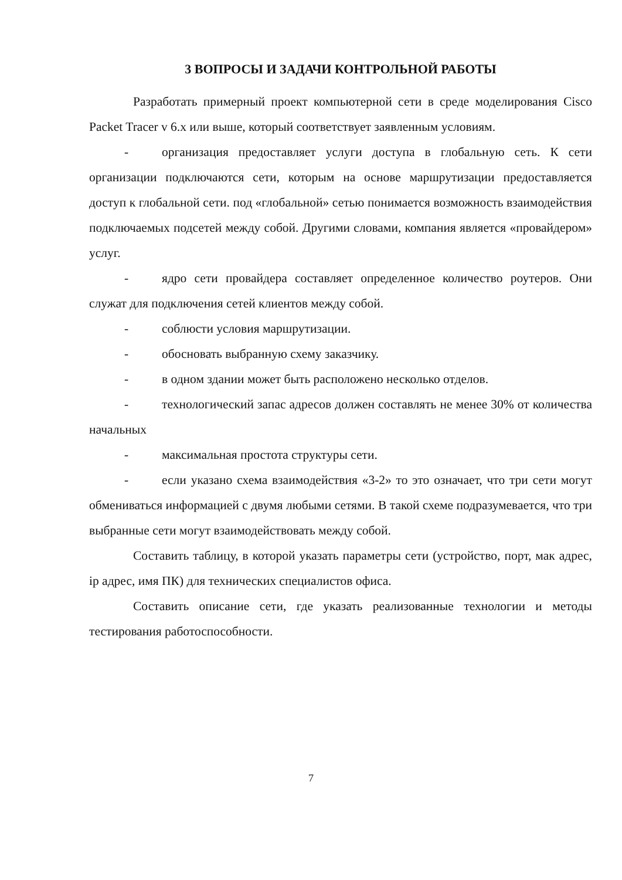3 ВОПРОСЫ И ЗАДАЧИ КОНТРОЛЬНОЙ РАБОТЫ
Разработать примерный проект компьютерной сети в среде моделирования Cisco Packet Tracer v 6.x или выше, который соответствует заявленным условиям.
- организация предоставляет услуги доступа в глобальную сеть. К сети организации подключаются сети, которым на основе маршрутизации предоставляется доступ к глобальной сети. под «глобальной» сетью понимается возможность взаимодействия подключаемых подсетей между собой. Другими словами, компания является «провайдером» услуг.
- ядро сети провайдера составляет определенное количество роутеров. Они служат для подключения сетей клиентов между собой.
- соблюсти условия маршрутизации.
- обосновать выбранную схему заказчику.
- в одном здании может быть расположено несколько отделов.
- технологический запас адресов должен составлять не менее 30% от количества начальных
- максимальная простота структуры сети.
- если указано схема взаимодействия «3-2» то это означает, что три сети могут обмениваться информацией с двумя любыми сетями. В такой схеме подразумевается, что три выбранные сети могут взаимодействовать между собой.
Составить таблицу, в которой указать параметры сети (устройство, порт, мак адрес, ip адрес, имя ПК) для технических специалистов офиса.
Составить описание сети, где указать реализованные технологии и методы тестирования работоспособности.
7